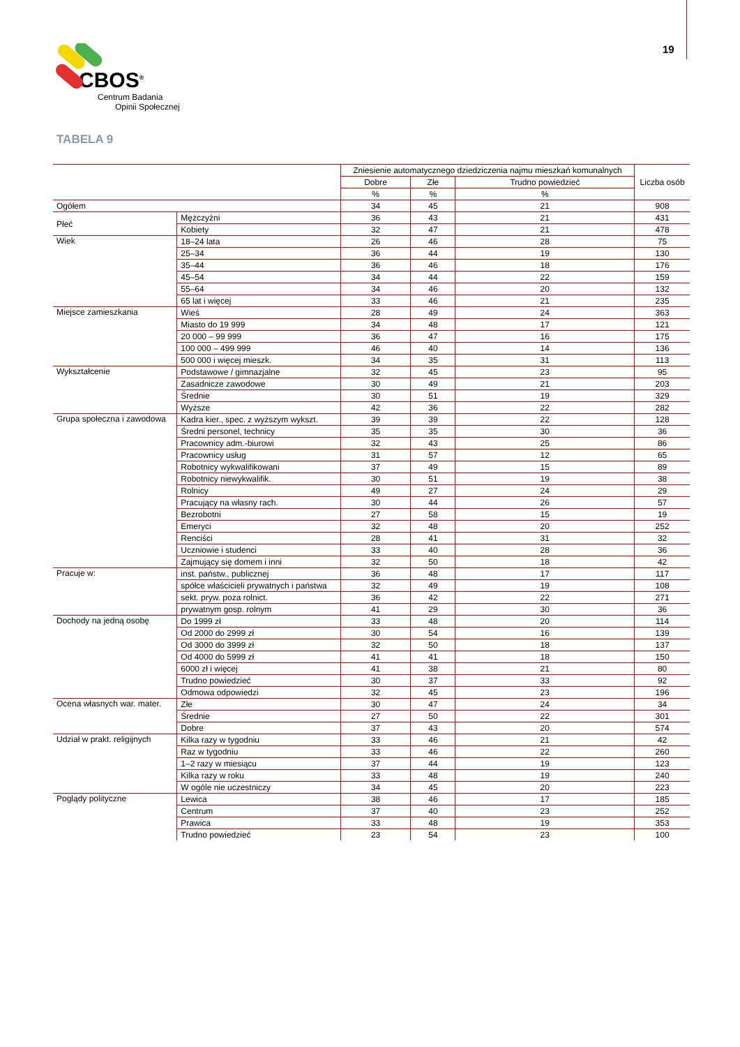19
CBOS<sup>®</sup>
Centrum Badania
Opinii Społecznej
TABELA 9
| | | Zniesienie automatycznego dziedziczenia najmu mieszkań komunalnych | | | Liczba osób |
| | | Dobre | Złe | Trudno powiedzieć | |
| | | % | % | % | |
| Ogółem | | 34 | 45 | 21 | 908 |
| Płeć | Mężczyźni | 36 | 43 | 21 | 431 |
| | Kobiety | 32 | 47 | 21 | 478 |
| Wiek | 18–24 lata | 26 | 46 | 28 | 75 |
| | 25–34 | 36 | 44 | 19 | 130 |
| | 35–44 | 36 | 46 | 18 | 176 |
| | 45–54 | 34 | 44 | 22 | 159 |
| | 55–64 | 34 | 46 | 20 | 132 |
| | 65 lat i więcej | 33 | 46 | 21 | 235 |
| Miejsce zamieszkania | Wieś | 28 | 49 | 24 | 363 |
| | Miasto do 19 999 | 34 | 48 | 17 | 121 |
| | 20 000 – 99 999 | 36 | 47 | 16 | 175 |
| | 100 000 – 499 999 | 46 | 40 | 14 | 136 |
| | 500 000 i więcej mieszk. | 34 | 35 | 31 | 113 |
| Wykształcenie | Podstawowe / gimnazjalne | 32 | 45 | 23 | 95 |
| | Zasadnicze zawodowe | 30 | 49 | 21 | 203 |
| | Średnie | 30 | 51 | 19 | 329 |
| | Wyższe | 42 | 36 | 22 | 282 |
| Grupa społeczna i zawodowa | Kadra kier., spec. z wyższym wykszt. | 39 | 39 | 22 | 128 |
| | Średni personel, technicy | 35 | 35 | 30 | 36 |
| | Pracownicy adm.-biurowi | 32 | 43 | 25 | 86 |
| | Pracownicy usług | 31 | 57 | 12 | 65 |
| | Robotnicy wykwalifikowani | 37 | 49 | 15 | 89 |
| | Robotnicy niewykwalifik. | 30 | 51 | 19 | 38 |
| | Rolnicy | 49 | 27 | 24 | 29 |
| | Pracujący na własny rach. | 30 | 44 | 26 | 57 |
| | Bezrobotni | 27 | 58 | 15 | 19 |
| | Emeryci | 32 | 48 | 20 | 252 |
| | Renciści | 28 | 41 | 31 | 32 |
| | Uczniowie i studenci | 33 | 40 | 28 | 36 |
| | Zajmujący się domem i inni | 32 | 50 | 18 | 42 |
| Pracuje w: | inst. państw., publicznej | 36 | 48 | 17 | 117 |
| | spółce właścicieli prywatnych i państwa | 32 | 49 | 19 | 108 |
| | sekt. pryw. poza rolnict. | 36 | 42 | 22 | 271 |
| | prywatnym gosp. rolnym | 41 | 29 | 30 | 36 |
| Dochody na jedną osobę | Do 1999 zł | 33 | 48 | 20 | 114 |
| | Od 2000 do 2999 zł | 30 | 54 | 16 | 139 |
| | Od 3000 do 3999 zł | 32 | 50 | 18 | 137 |
| | Od 4000 do 5999 zł | 41 | 41 | 18 | 150 |
| | 6000 zł i więcej | 41 | 38 | 21 | 80 |
| | Trudno powiedzieć | 30 | 37 | 33 | 92 |
| | Odmowa odpowiedzi | 32 | 45 | 23 | 196 |
| Ocena własnych war. mater. | Złe | 30 | 47 | 24 | 34 |
| | Średnie | 27 | 50 | 22 | 301 |
| | Dobre | 37 | 43 | 20 | 574 |
| Udział w prakt. religijnych | Kilka razy w tygodniu | 33 | 46 | 21 | 42 |
| | Raz w tygodniu | 33 | 46 | 22 | 260 |
| | 1–2 razy w miesiącu | 37 | 44 | 19 | 123 |
| | Kilka razy w roku | 33 | 48 | 19 | 240 |
| | W ogóle nie uczestniczy | 34 | 45 | 20 | 223 |
| Poglądy polityczne | Lewica | 38 | 46 | 17 | 185 |
| | Centrum | 37 | 40 | 23 | 252 |
| | Prawica | 33 | 48 | 19 | 353 |
| | Trudno powiedzieć | 23 | 54 | 23 | 100 |